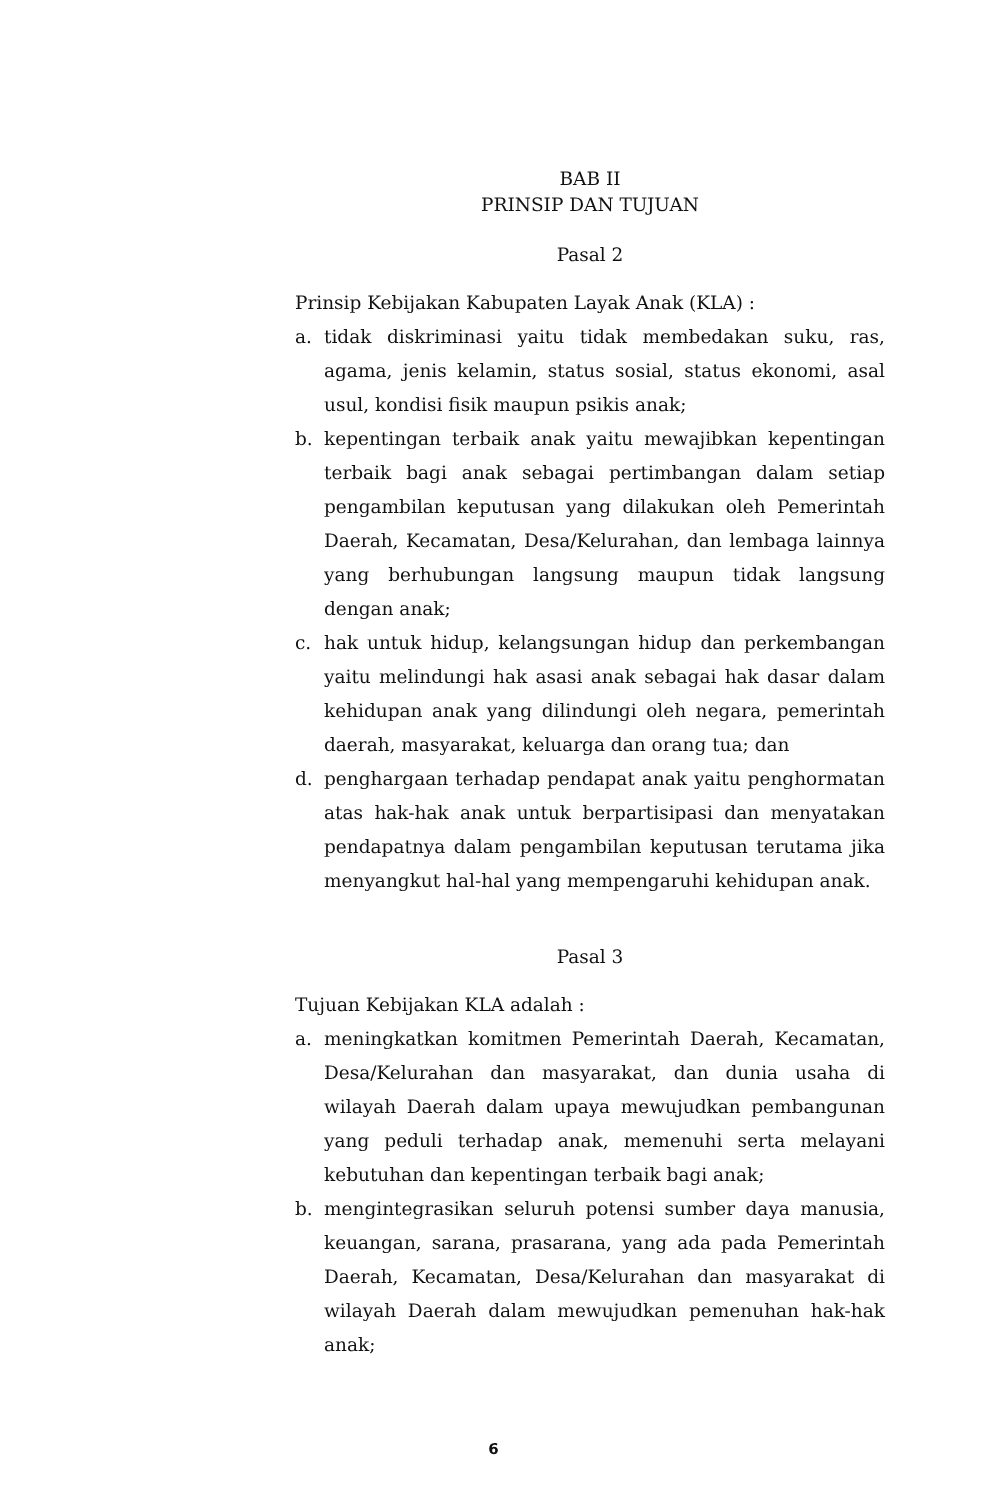BAB II
PRINSIP DAN TUJUAN
Pasal 2
Prinsip Kebijakan Kabupaten Layak Anak (KLA) :
a. tidak diskriminasi yaitu tidak membedakan suku, ras, agama, jenis kelamin, status sosial, status ekonomi, asal usul, kondisi fisik maupun psikis anak;
b. kepentingan terbaik anak yaitu mewajibkan kepentingan terbaik bagi anak sebagai pertimbangan dalam setiap pengambilan keputusan yang dilakukan oleh Pemerintah Daerah, Kecamatan, Desa/Kelurahan, dan lembaga lainnya yang berhubungan langsung maupun tidak langsung dengan anak;
c. hak untuk hidup, kelangsungan hidup dan perkembangan yaitu melindungi hak asasi anak sebagai hak dasar dalam kehidupan anak yang dilindungi oleh negara, pemerintah daerah, masyarakat, keluarga dan orang tua; dan
d. penghargaan terhadap pendapat anak yaitu penghormatan atas hak-hak anak untuk berpartisipasi dan menyatakan pendapatnya dalam pengambilan keputusan terutama jika menyangkut hal-hal yang mempengaruhi kehidupan anak.
Pasal 3
Tujuan Kebijakan KLA adalah :
a. meningkatkan komitmen Pemerintah Daerah, Kecamatan, Desa/Kelurahan dan masyarakat, dan dunia usaha di wilayah Daerah dalam upaya mewujudkan pembangunan yang peduli terhadap anak, memenuhi serta melayani kebutuhan dan kepentingan terbaik bagi anak;
b. mengintegrasikan seluruh potensi sumber daya manusia, keuangan, sarana, prasarana, yang ada pada Pemerintah Daerah, Kecamatan, Desa/Kelurahan dan masyarakat di wilayah Daerah dalam mewujudkan pemenuhan hak-hak anak;
6